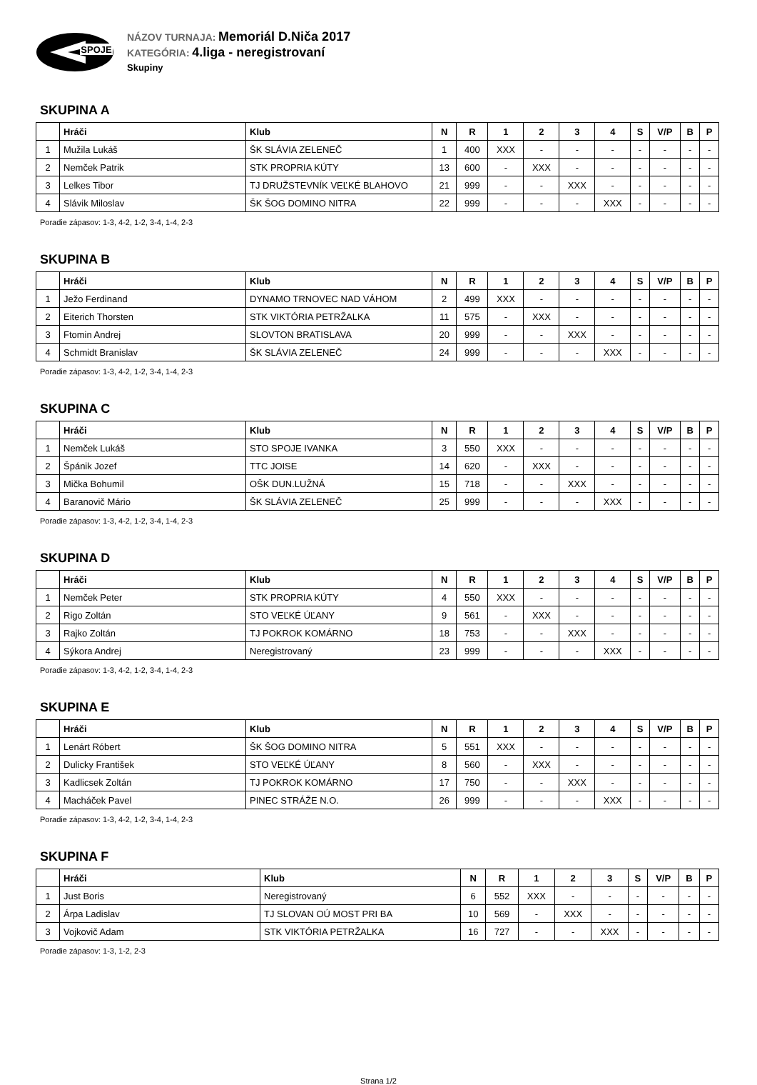SPOJE
NÁZOV TURNAJA: Memoriál D.Niča 2017
KATEGÓRIA: 4.liga - neregistrovaní
Skupiny
SKUPINA A
| | Hráči | Klub | N | R | 1 | 2 | 3 | 4 | S | V/P | B | P |
| --- | --- | --- | --- | --- | --- | --- | --- | --- | --- | --- | --- | --- |
| 1 | Mužila Lukáš | ŠK SLÁVIA ZELENEČ | 1 | 400 | XXX | - | - | - | - | - | - | - |
| 2 | Nemček Patrik | STK PROPRIA KÚTY | 13 | 600 | - | XXX | - | - | - | - | - | - |
| 3 | Lelkes Tibor | TJ DRUŽSTEVNÍK VEĽKÉ BLAHOVO | 21 | 999 | - | - | XXX | - | - | - | - | - |
| 4 | Slávik Miloslav | ŠK ŠOG DOMINO NITRA | 22 | 999 | - | - | - | XXX | - | - | - | - |
Poradie zápasov: 1-3, 4-2, 1-2, 3-4, 1-4, 2-3
SKUPINA B
| | Hráči | Klub | N | R | 1 | 2 | 3 | 4 | S | V/P | B | P |
| --- | --- | --- | --- | --- | --- | --- | --- | --- | --- | --- | --- | --- |
| 1 | Ježo Ferdinand | DYNAMO TRNOVEC NAD VÁHOM | 2 | 499 | XXX | - | - | - | - | - | - | - |
| 2 | Eiterich Thorsten | STK VIKTÓRIA PETRŽALKA | 11 | 575 | - | XXX | - | - | - | - | - | - |
| 3 | Ftomin Andrej | SLOVTON BRATISLAVA | 20 | 999 | - | - | XXX | - | - | - | - | - |
| 4 | Schmidt Branislav | ŠK SLÁVIA ZELENEČ | 24 | 999 | - | - | - | XXX | - | - | - | - |
Poradie zápasov: 1-3, 4-2, 1-2, 3-4, 1-4, 2-3
SKUPINA C
| | Hráči | Klub | N | R | 1 | 2 | 3 | 4 | S | V/P | B | P |
| --- | --- | --- | --- | --- | --- | --- | --- | --- | --- | --- | --- | --- |
| 1 | Nemček Lukáš | STO SPOJE IVANKA | 3 | 550 | XXX | - | - | - | - | - | - | - |
| 2 | Špánik Jozef | TTC JOISE | 14 | 620 | - | XXX | - | - | - | - | - | - |
| 3 | Mička Bohumil | OŠK DUN.LUŽNÁ | 15 | 718 | - | - | XXX | - | - | - | - | - |
| 4 | Baranovič Mário | ŠK SLÁVIA ZELENEČ | 25 | 999 | - | - | - | XXX | - | - | - | - |
Poradie zápasov: 1-3, 4-2, 1-2, 3-4, 1-4, 2-3
SKUPINA D
| | Hráči | Klub | N | R | 1 | 2 | 3 | 4 | S | V/P | B | P |
| --- | --- | --- | --- | --- | --- | --- | --- | --- | --- | --- | --- | --- |
| 1 | Nemček Peter | STK PROPRIA KÚTY | 4 | 550 | XXX | - | - | - | - | - | - | - |
| 2 | Rigo Zoltán | STO VEĽKÉ ÚĽANY | 9 | 561 | - | XXX | - | - | - | - | - | - |
| 3 | Rajko Zoltán | TJ POKROK KOMÁRNO | 18 | 753 | - | - | XXX | - | - | - | - | - |
| 4 | Sýkora Andrej | Neregistrovaný | 23 | 999 | - | - | - | XXX | - | - | - | - |
Poradie zápasov: 1-3, 4-2, 1-2, 3-4, 1-4, 2-3
SKUPINA E
| | Hráči | Klub | N | R | 1 | 2 | 3 | 4 | S | V/P | B | P |
| --- | --- | --- | --- | --- | --- | --- | --- | --- | --- | --- | --- | --- |
| 1 | Lenárt Róbert | ŠK ŠOG DOMINO NITRA | 5 | 551 | XXX | - | - | - | - | - | - | - |
| 2 | Dulicky František | STO VEĽKÉ ÚĽANY | 8 | 560 | - | XXX | - | - | - | - | - | - |
| 3 | Kadlicsek Zoltán | TJ POKROK KOMÁRNO | 17 | 750 | - | - | XXX | - | - | - | - | - |
| 4 | Macháček Pavel | PINEC STRÁŽE N.O. | 26 | 999 | - | - | - | XXX | - | - | - | - |
Poradie zápasov: 1-3, 4-2, 1-2, 3-4, 1-4, 2-3
SKUPINA F
| | Hráči | Klub | N | R | 1 | 2 | 3 | S | V/P | B | P |
| --- | --- | --- | --- | --- | --- | --- | --- | --- | --- | --- | --- |
| 1 | Just Boris | Neregistrovaný | 6 | 552 | XXX | - | - | - | - | - | - |
| 2 | Árpa Ladislav | TJ SLOVAN OÚ MOST PRI BA | 10 | 569 | - | XXX | - | - | - | - | - |
| 3 | Vojkovič Adam | STK VIKTÓRIA PETRŽALKA | 16 | 727 | - | - | XXX | - | - | - | - |
Poradie zápasov: 1-3, 1-2, 2-3
Strana 1/2